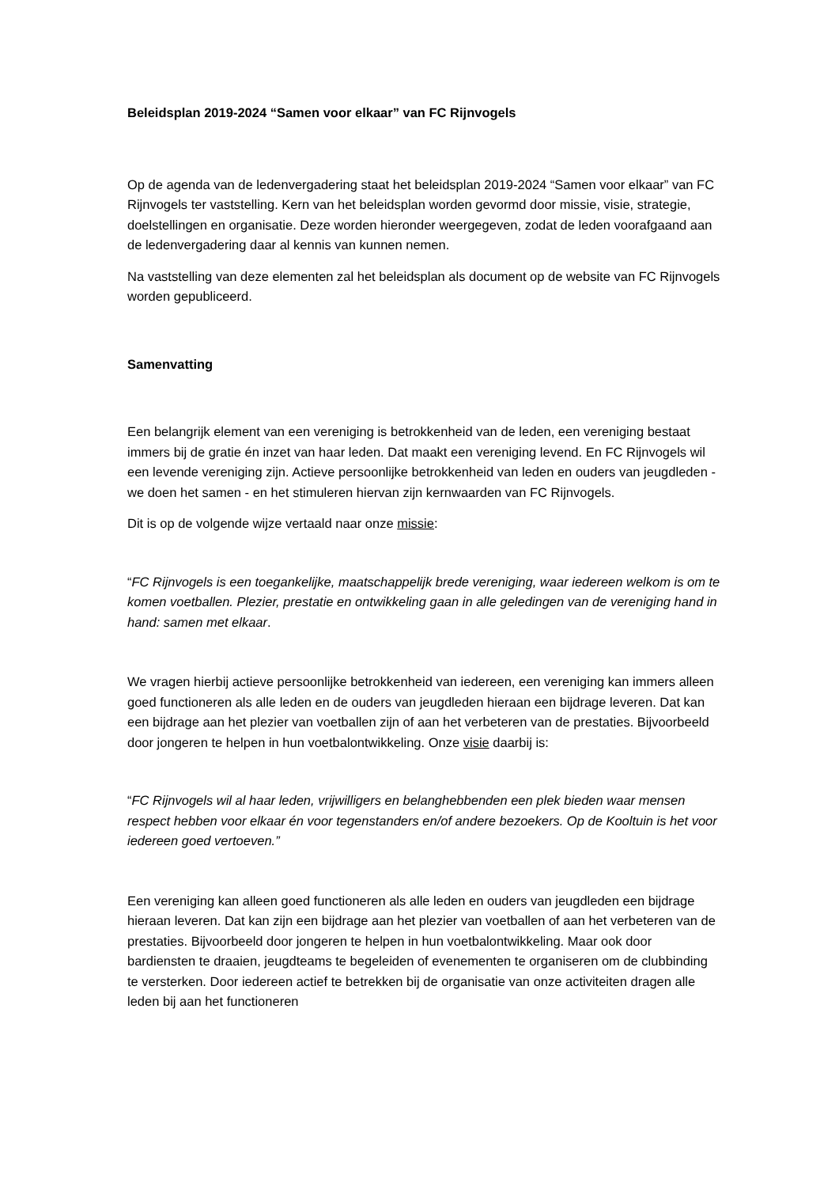Beleidsplan 2019-2024 “Samen voor elkaar” van FC Rijnvogels
Op de agenda van de ledenvergadering staat het beleidsplan 2019-2024 “Samen voor elkaar” van FC Rijnvogels ter vaststelling. Kern van het beleidsplan worden gevormd door missie, visie, strategie, doelstellingen en organisatie. Deze worden hieronder weergegeven, zodat de leden voorafgaand aan de ledenvergadering daar al kennis van kunnen nemen.
Na vaststelling van deze elementen zal het beleidsplan als document op de website van FC Rijnvogels worden gepubliceerd.
Samenvatting
Een belangrijk element van een vereniging is betrokkenheid van de leden, een vereniging bestaat immers bij de gratie én inzet van haar leden. Dat maakt een vereniging levend. En FC Rijnvogels wil een levende vereniging zijn. Actieve persoonlijke betrokkenheid van leden en ouders van jeugdleden - we doen het samen - en het stimuleren hiervan zijn kernwaarden van FC Rijnvogels.
Dit is op de volgende wijze vertaald naar onze missie:
“FC Rijnvogels is een toegankelijke, maatschappelijk brede vereniging, waar iedereen welkom is om te komen voetballen. Plezier, prestatie en ontwikkeling gaan in alle geledingen van de vereniging hand in hand: samen met elkaar.
We vragen hierbij actieve persoonlijke betrokkenheid van iedereen, een vereniging kan immers alleen goed functioneren als alle leden en de ouders van jeugdleden hieraan een bijdrage leveren. Dat kan een bijdrage aan het plezier van voetballen zijn of aan het verbeteren van de prestaties. Bijvoorbeeld door jongeren te helpen in hun voetbalontwikkeling. Onze visie daarbij is:
“FC Rijnvogels wil al haar leden, vrijwilligers en belanghebbenden een plek bieden waar mensen respect hebben voor elkaar én voor tegenstanders en/of andere bezoekers. Op de Kooltuin is het voor iedereen goed vertoeven.”
Een vereniging kan alleen goed functioneren als alle leden en ouders van jeugdleden een bijdrage hieraan leveren. Dat kan zijn een bijdrage aan het plezier van voetballen of aan het verbeteren van de prestaties. Bijvoorbeeld door jongeren te helpen in hun voetbalontwikkeling. Maar ook door bardiensten te draaien, jeugdteams te begeleiden of evenementen te organiseren om de clubbinding te versterken. Door iedereen actief te betrekken bij de organisatie van onze activiteiten dragen alle leden bij aan het functioneren